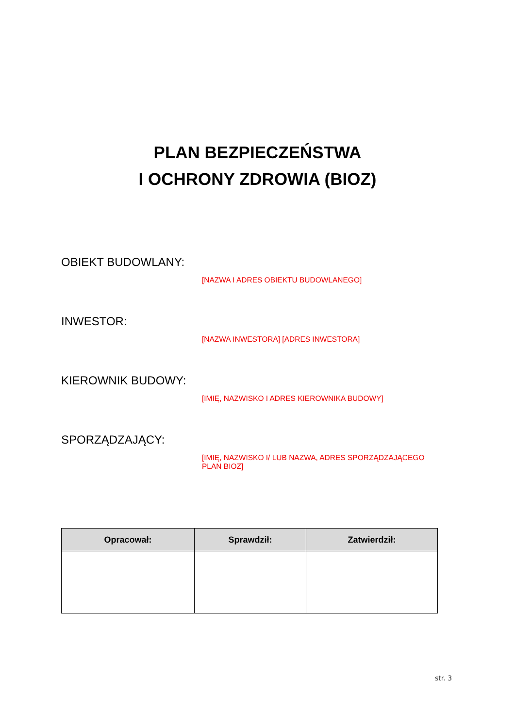PLAN BEZPIECZEŃSTWA
I OCHRONY ZDROWIA (BIOZ)
OBIEKT BUDOWLANY:
[NAZWA I ADRES OBIEKTU BUDOWLANEGO]
INWESTOR:
[NAZWA INWESTORA] [ADRES INWESTORA]
KIEROWNIK BUDOWY:
[IMIĘ, NAZWISKO I ADRES KIEROWNIKA BUDOWY]
SPORZĄDZAJĄCY:
[IMIĘ, NAZWISKO I/ LUB NAZWA, ADRES SPORZĄDZAJĄCEGO PLAN BIOZ]
| Opracował: | Sprawdził: | Zatwierdził: |
| --- | --- | --- |
str. 3